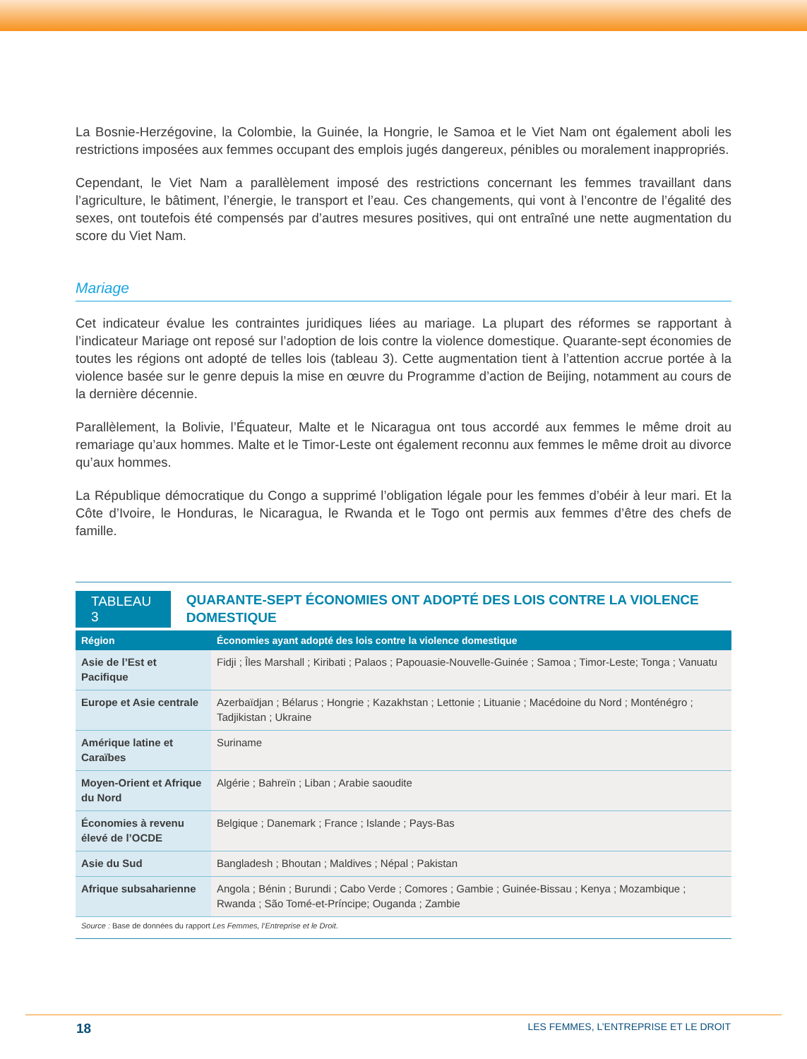La Bosnie-Herzégovine, la Colombie, la Guinée, la Hongrie, le Samoa et le Viet Nam ont également aboli les restrictions imposées aux femmes occupant des emplois jugés dangereux, pénibles ou moralement inappropriés.
Cependant, le Viet Nam a parallèlement imposé des restrictions concernant les femmes travaillant dans l’agriculture, le bâtiment, l’énergie, le transport et l’eau. Ces changements, qui vont à l’encontre de l’égalité des sexes, ont toutefois été compensés par d’autres mesures positives, qui ont entraîné une nette augmentation du score du Viet Nam.
Mariage
Cet indicateur évalue les contraintes juridiques liées au mariage. La plupart des réformes se rapportant à l’indicateur Mariage ont reposé sur l’adoption de lois contre la violence domestique. Quarante-sept économies de toutes les régions ont adopté de telles lois (tableau 3). Cette augmentation tient à l’attention accrue portée à la violence basée sur le genre depuis la mise en œuvre du Programme d’action de Beijing, notamment au cours de la dernière décennie.
Parallèlement, la Bolivie, l’Équateur, Malte et le Nicaragua ont tous accordé aux femmes le même droit au remariage qu’aux hommes. Malte et le Timor-Leste ont également reconnu aux femmes le même droit au divorce qu’aux hommes.
La République démocratique du Congo a supprimé l’obligation légale pour les femmes d’obéir à leur mari. Et la Côte d’Ivoire, le Honduras, le Nicaragua, le Rwanda et le Togo ont permis aux femmes d’être des chefs de famille.
TABLEAU 3
QUARANTE-SEPT ÉCONOMIES ONT ADOPTÉ DES LOIS CONTRE LA VIOLENCE DOMESTIQUE
| Région | Économies ayant adopté des lois contre la violence domestique |
| --- | --- |
| Asie de l’Est et Pacifique | Fidji ; Îles Marshall ; Kiribati ; Palaos ; Papouasie-Nouvelle-Guinée ; Samoa ; Timor-Leste; Tonga ; Vanuatu |
| Europe et Asie centrale | Azerbaïdjan ; Bélarus ; Hongrie ; Kazakhstan ; Lettonie ; Lituanie ; Macédoine du Nord ; Monténégro ; Tadjikistan ; Ukraine |
| Amérique latine et Caraïbes | Suriname |
| Moyen-Orient et Afrique du Nord | Algérie ; Bahreïn ; Liban ; Arabie saoudite |
| Économies à revenu élevé de l’OCDE | Belgique ; Danemark ; France ; Islande ; Pays-Bas |
| Asie du Sud | Bangladesh ; Bhoutan ; Maldives ; Népal ; Pakistan |
| Afrique subsaharienne | Angola ; Bénin ; Burundi ; Cabo Verde ; Comores ; Gambie ; Guinée-Bissau ; Kenya ; Mozambique ; Rwanda ; São Tomé-et-Príncipe; Ouganda ; Zambie |
Source : Base de données du rapport Les Femmes, l’Entreprise et le Droit.
18 LES FEMMES, L’ENTREPRISE ET LE DROIT